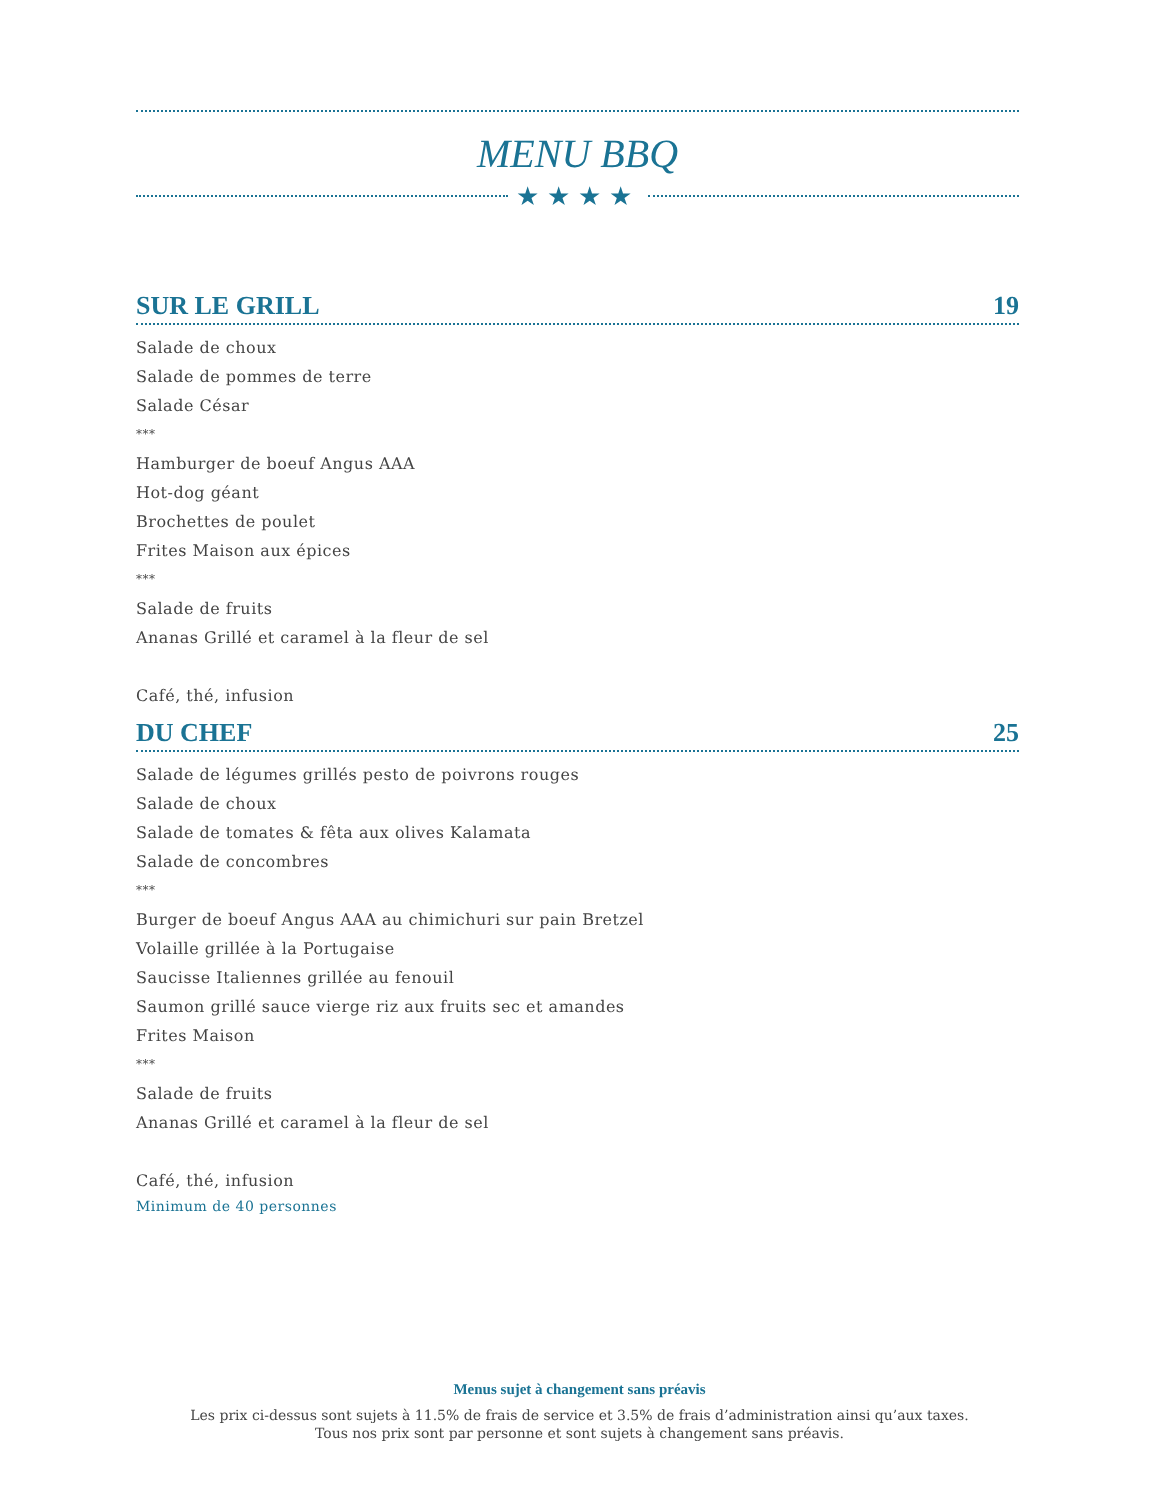MENU BBQ
★★★★
SUR LE GRILL 19
Salade de choux
Salade de pommes de terre
Salade César
***
Hamburger de boeuf Angus AAA
Hot-dog géant
Brochettes de poulet
Frites Maison aux épices
***
Salade de fruits
Ananas Grillé et caramel à la fleur de sel
Café, thé, infusion
DU CHEF 25
Salade de légumes grillés pesto de poivrons rouges
Salade de choux
Salade de tomates & fêta aux olives Kalamata
Salade de concombres
***
Burger de boeuf Angus AAA au chimichuri sur pain Bretzel
Volaille grillée à la Portugaise
Saucisse Italiennes grillée au fenouil
Saumon grillé sauce vierge riz aux fruits sec et amandes
Frites Maison
***
Salade de fruits
Ananas Grillé et caramel à la fleur de sel
Café, thé, infusion
Minimum de 40 personnes
Menus sujet à changement sans préavis
Les prix ci-dessus sont sujets à 11.5% de frais de service et 3.5% de frais d’administration ainsi qu’aux taxes.
Tous nos prix sont par personne et sont sujets à changement sans préavis.